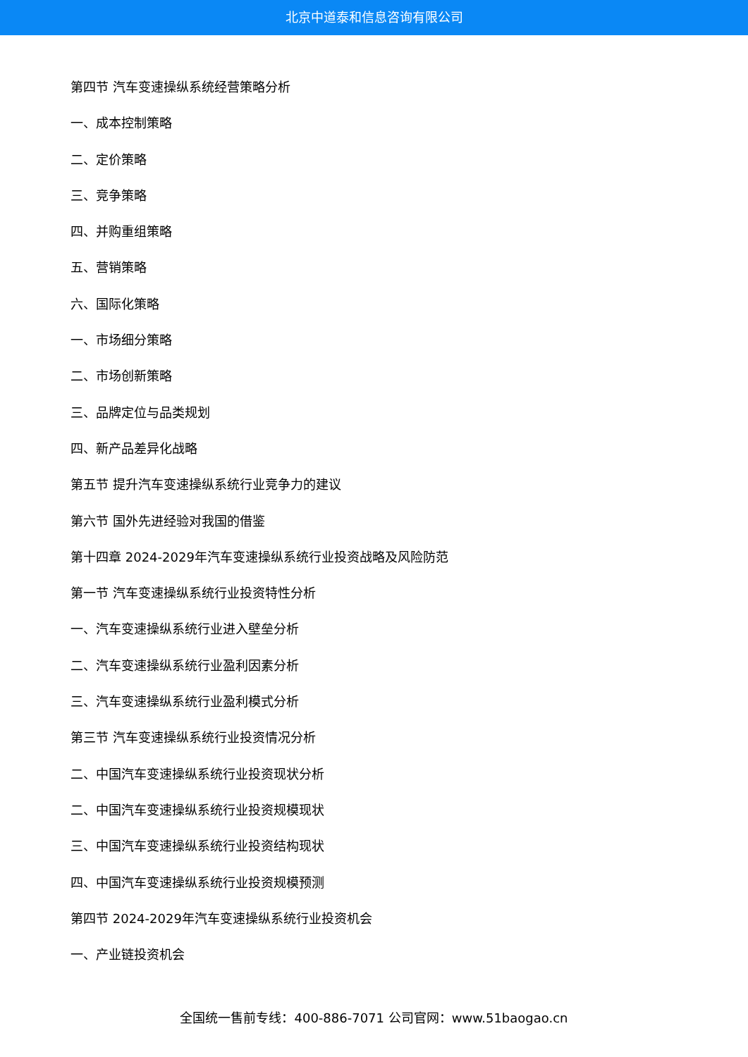北京中道泰和信息咨询有限公司
第四节 汽车变速操纵系统经营策略分析
一、成本控制策略
二、定价策略
三、竞争策略
四、并购重组策略
五、营销策略
六、国际化策略
一、市场细分策略
二、市场创新策略
三、品牌定位与品类规划
四、新产品差异化战略
第五节 提升汽车变速操纵系统行业竞争力的建议
第六节 国外先进经验对我国的借鉴
第十四章 2024-2029年汽车变速操纵系统行业投资战略及风险防范
第一节 汽车变速操纵系统行业投资特性分析
一、汽车变速操纵系统行业进入壁垒分析
二、汽车变速操纵系统行业盈利因素分析
三、汽车变速操纵系统行业盈利模式分析
第三节 汽车变速操纵系统行业投资情况分析
二、中国汽车变速操纵系统行业投资现状分析
二、中国汽车变速操纵系统行业投资规模现状
三、中国汽车变速操纵系统行业投资结构现状
四、中国汽车变速操纵系统行业投资规模预测
第四节 2024-2029年汽车变速操纵系统行业投资机会
一、产业链投资机会
全国统一售前专线：400-886-7071 公司官网：www.51baogao.cn